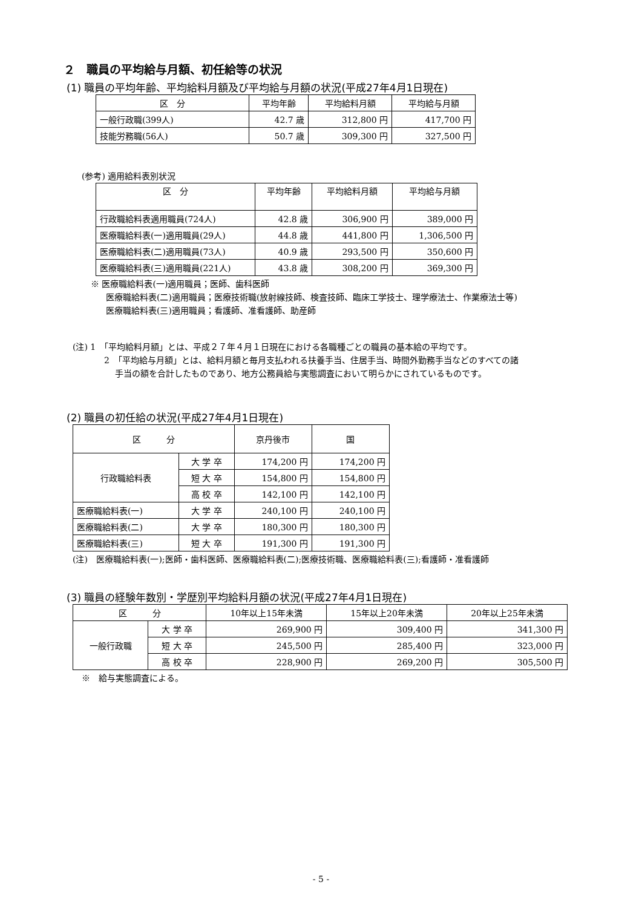２　職員の平均給与月額、初任給等の状況
(1) 職員の平均年齢、平均給料月額及び平均給与月額の状況(平成27年4月1日現在)
| 区 分 | 平均年齢 | 平均給料月額 | 平均給与月額 |
| --- | --- | --- | --- |
| 一般行政職(399人) | 42.7 歳 | 312,800 円 | 417,700 円 |
| 技能労務職(56人) | 50.7 歳 | 309,300 円 | 327,500 円 |
(参考) 適用給料表別状況
| 区 分 | 平均年齢 | 平均給料月額 | 平均給与月額 |
| --- | --- | --- | --- |
| 行政職給料表適用職員(724人) | 42.8 歳 | 306,900 円 | 389,000 円 |
| 医療職給料表(一)適用職員(29人) | 44.8 歳 | 441,800 円 | 1,306,500 円 |
| 医療職給料表(二)適用職員(73人) | 40.9 歳 | 293,500 円 | 350,600 円 |
| 医療職給料表(三)適用職員(221人) | 43.8 歳 | 308,200 円 | 369,300 円 |
※ 医療職給料表(一)適用職員；医師、歯科医師
医療職給料表(二)適用職員；医療技術職(放射線技師、検査技師、臨床工学技士、理学療法士、作業療法士等)
医療職給料表(三)適用職員；看護師、准看護師、助産師
(注) 1　「平均給料月額」とは、平成２７年４月１日現在における各職種ごとの職員の基本給の平均です。
2　「平均給与月額」とは、給料月額と毎月支払われる扶養手当、住居手当、時間外勤務手当などのすべての諸
手当の額を合計したものであり、地方公務員給与実態調査において明らかにされているものです。
(2) 職員の初任給の状況(平成27年4月1日現在)
| 区 分 | | 京丹後市 | 国 |
| --- | --- | --- | --- |
| 行政職給料表 | 大 学 卒 | 174,200 円 | 174,200 円 |
| | 短 大 卒 | 154,800 円 | 154,800 円 |
| | 高 校 卒 | 142,100 円 | 142,100 円 |
| 医療職給料表(一) | 大 学 卒 | 240,100 円 | 240,100 円 |
| 医療職給料表(二) | 大 学 卒 | 180,300 円 | 180,300 円 |
| 医療職給料表(三) | 短 大 卒 | 191,300 円 | 191,300 円 |
(注)　医療職給料表(一);医師・歯科医師、医療職給料表(二);医療技術職、医療職給料表(三);看護師・准看護師
(3) 職員の経験年数別・学歴別平均給料月額の状況(平成27年4月1日現在)
| 区 分 | | 10年以上15年未満 | 15年以上20年未満 | 20年以上25年未満 |
| --- | --- | --- | --- | --- |
| 一般行政職 | 大 学 卒 | 269,900 円 | 309,400 円 | 341,300 円 |
| | 短 大 卒 | 245,500 円 | 285,400 円 | 323,000 円 |
| | 高 校 卒 | 228,900 円 | 269,200 円 | 305,500 円 |
※　給与実態調査による。
- 5 -